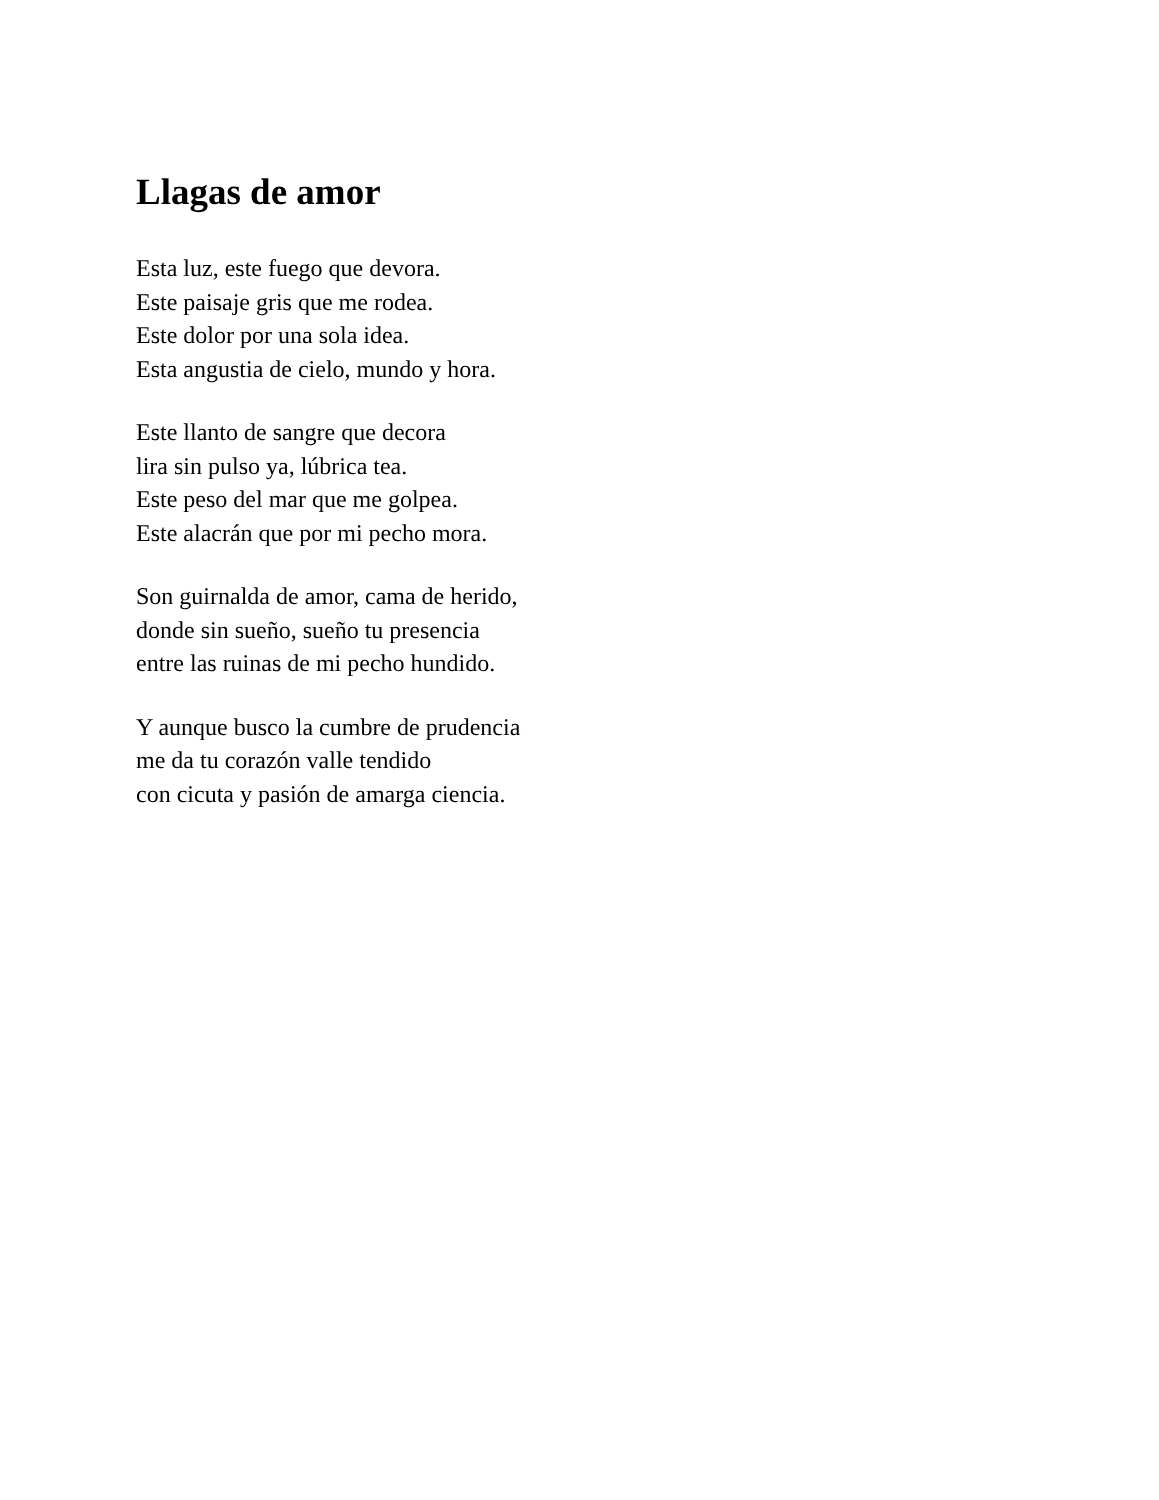Llagas de amor
Esta luz, este fuego que devora.
Este paisaje gris que me rodea.
Este dolor por una sola idea.
Esta angustia de cielo, mundo y hora.
Este llanto de sangre que decora
lira sin pulso ya, lúbrica tea.
Este peso del mar que me golpea.
Este alacrán que por mi pecho mora.
Son guirnalda de amor, cama de herido,
donde sin sueño, sueño tu presencia
entre las ruinas de mi pecho hundido.
Y aunque busco la cumbre de prudencia
me da tu corazón valle tendido
con cicuta y pasión de amarga ciencia.